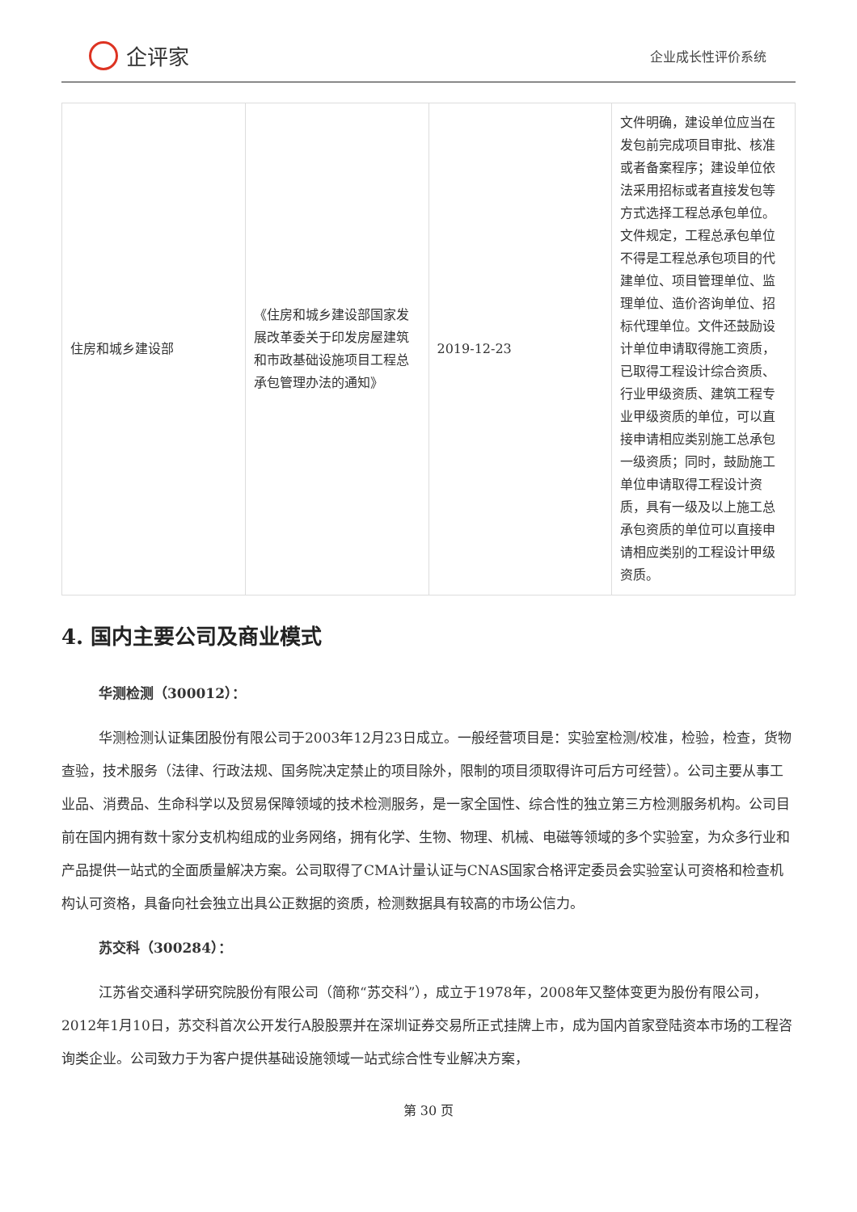企评家
企业成长性评价系统
| 住房和城乡建设部 | 《住房和城乡建设部国家发展改革委关于印发房屋建筑和市政基础设施项目工程总承包管理办法的通知》 | 2019-12-23 | 文件明确，建设单位应当在发包前完成项目审批、核准或者备案程序；建设单位依法采用招标或者直接发包等方式选择工程总承包单位。文件规定，工程总承包单位不得是工程总承包项目的代建单位、项目管理单位、监理单位、造价咨询单位、招标代理单位。文件还鼓励设计单位申请取得施工资质，已取得工程设计综合资质、行业甲级资质、建筑工程专业甲级资质的单位，可以直接申请相应类别施工总承包一级资质；同时，鼓励施工单位申请取得工程设计资质，具有一级及以上施工总承包资质的单位可以直接申请相应类别的工程设计甲级资质。 |
4. 国内主要公司及商业模式
华测检测（300012）：
华测检测认证集团股份有限公司于2003年12月23日成立。一般经营项目是：实验室检测/校准，检验，检查，货物查验，技术服务（法律、行政法规、国务院决定禁止的项目除外，限制的项目须取得许可后方可经营）。公司主要从事工业品、消费品、生命科学以及贸易保障领域的技术检测服务，是一家全国性、综合性的独立第三方检测服务机构。公司目前在国内拥有数十家分支机构组成的业务网络，拥有化学、生物、物理、机械、电磁等领域的多个实验室，为众多行业和产品提供一站式的全面质量解决方案。公司取得了CMA计量认证与CNAS国家合格评定委员会实验室认可资格和检查机构认可资格，具备向社会独立出具公正数据的资质，检测数据具有较高的市场公信力。
苏交科（300284）：
江苏省交通科学研究院股份有限公司（简称“苏交科”），成立于1978年，2008年又整体变更为股份有限公司，2012年1月10日，苏交科首次公开发行A股股票并在深圳证券交易所正式挂牌上市，成为国内首家登陆资本市场的工程咨询类企业。公司致力于为客户提供基础设施领域一站式综合性专业解决方案，
第 30 页